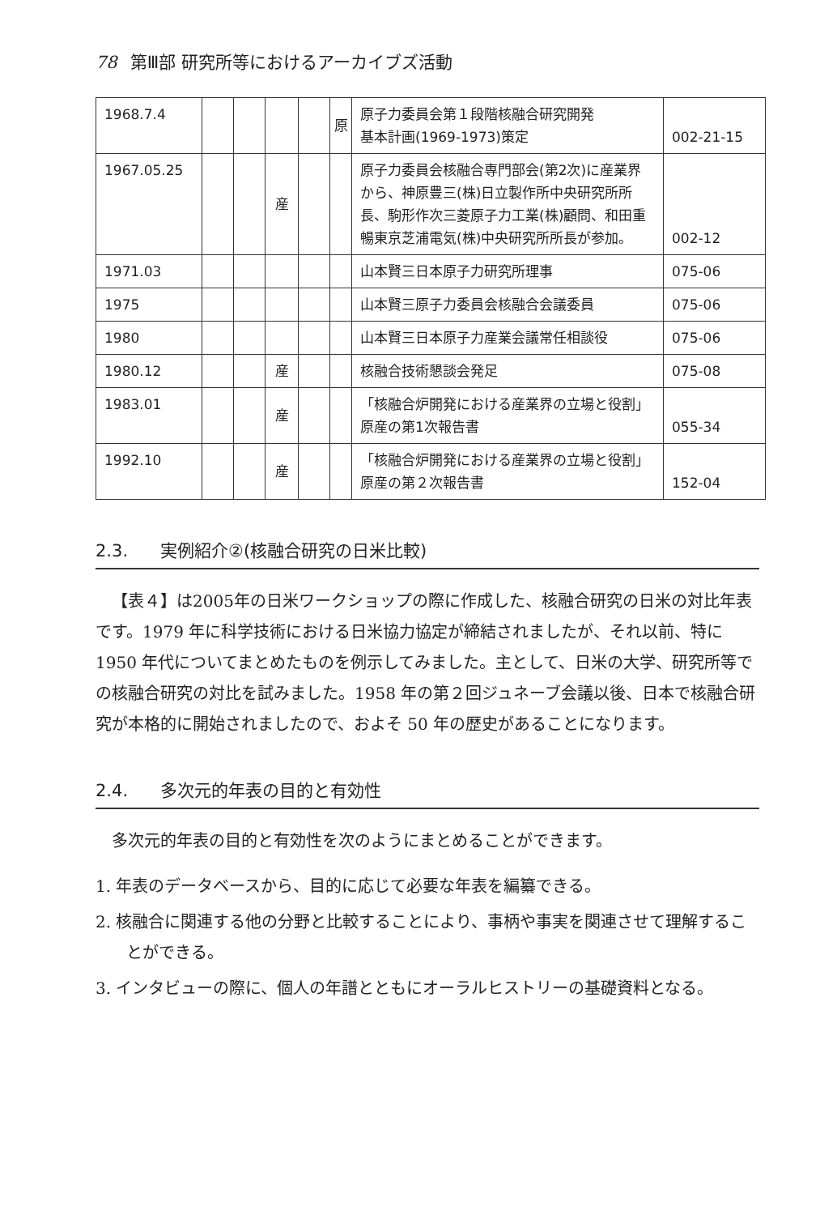78 第Ⅲ部 研究所等におけるアーカイブズ活動
| 1968.7.4 | | | | | 原 | 原子力委員会第１段階核融合研究開発 基本計画(1969-1973)策定 | 002-21-15 |
| 1967.05.25 | | | 産 | | | 原子力委員会核融合専門部会(第2次)に産業界から、神原豊三(株)日立製作所中央研究所所長、駒形作次三菱原子力工業(株)顧問、和田重暢東京芝浦電気(株)中央研究所所長が参加。 | 002-12 |
| 1971.03 | | | | | | 山本賢三日本原子力研究所理事 | 075-06 |
| 1975 | | | | | | 山本賢三原子力委員会核融合会議委員 | 075-06 |
| 1980 | | | | | | 山本賢三日本原子力産業会議常任相談役 | 075-06 |
| 1980.12 | | | 産 | | | 核融合技術懇談会発足 | 075-08 |
| 1983.01 | | | 産 | | | 「核融合炉開発における産業界の立場と役割」原産の第1次報告書 | 055-34 |
| 1992.10 | | | 産 | | | 「核融合炉開発における産業界の立場と役割」原産の第２次報告書 | 152-04 |
2.3. 実例紹介②(核融合研究の日米比較)
【表４】は2005年の日米ワークショップの際に作成した、核融合研究の日米の対比年表です。1979 年に科学技術における日米協力協定が締結されましたが、それ以前、特に 1950 年代についてまとめたものを例示してみました。主として、日米の大学、研究所等での核融合研究の対比を試みました。1958 年の第２回ジュネーブ会議以後、日本で核融合研究が本格的に開始されましたので、およそ 50 年の歴史があることになります。
2.4. 多次元的年表の目的と有効性
多次元的年表の目的と有効性を次のようにまとめることができます。
1. 年表のデータベースから、目的に応じて必要な年表を編纂できる。
2. 核融合に関連する他の分野と比較することにより、事柄や事実を関連させて理解することができる。
3. インタビューの際に、個人の年譜とともにオーラルヒストリーの基礎資料となる。